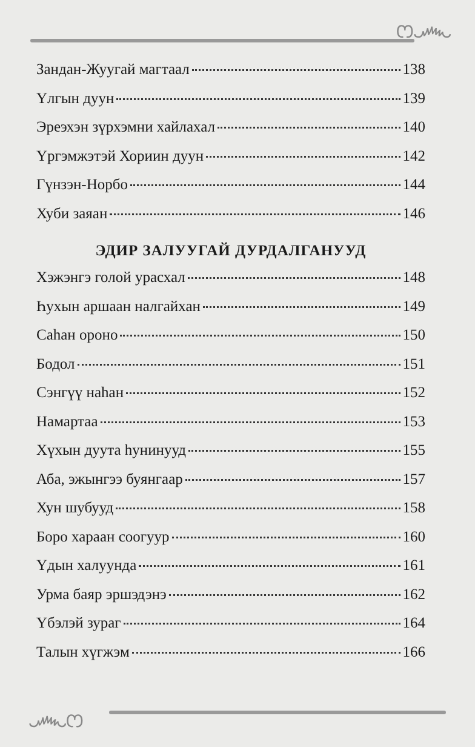ෆ෴
Зандан-Жуугай магтаал 138
Үлгын дуун 139
Эреэхэн зүрхэмни хайлахал 140
Үргэмжэтэй Хориин дуун 142
Гүнзэн-Норбо 144
Хуби заяан 146
ЭДИР ЗАЛУУГАЙ ДУРДАЛГАНУУД
Хэжэнгэ голой урасхал 148
Һухын аршаан налгайхан 149
Саһан ороно 150
Бодол 151
Сэнгүү наһан 152
Намартаа 153
Хүхын дуута һунинууд 155
Аба, эжынгээ буянгаар 157
Хун шубууд 158
Боро хараан соогуур 160
Үдын халуунда 161
Урма баяр эршэдэнэ 162
Үбэлэй зураг 164
Талын хүгжэм 166
෴ෆ